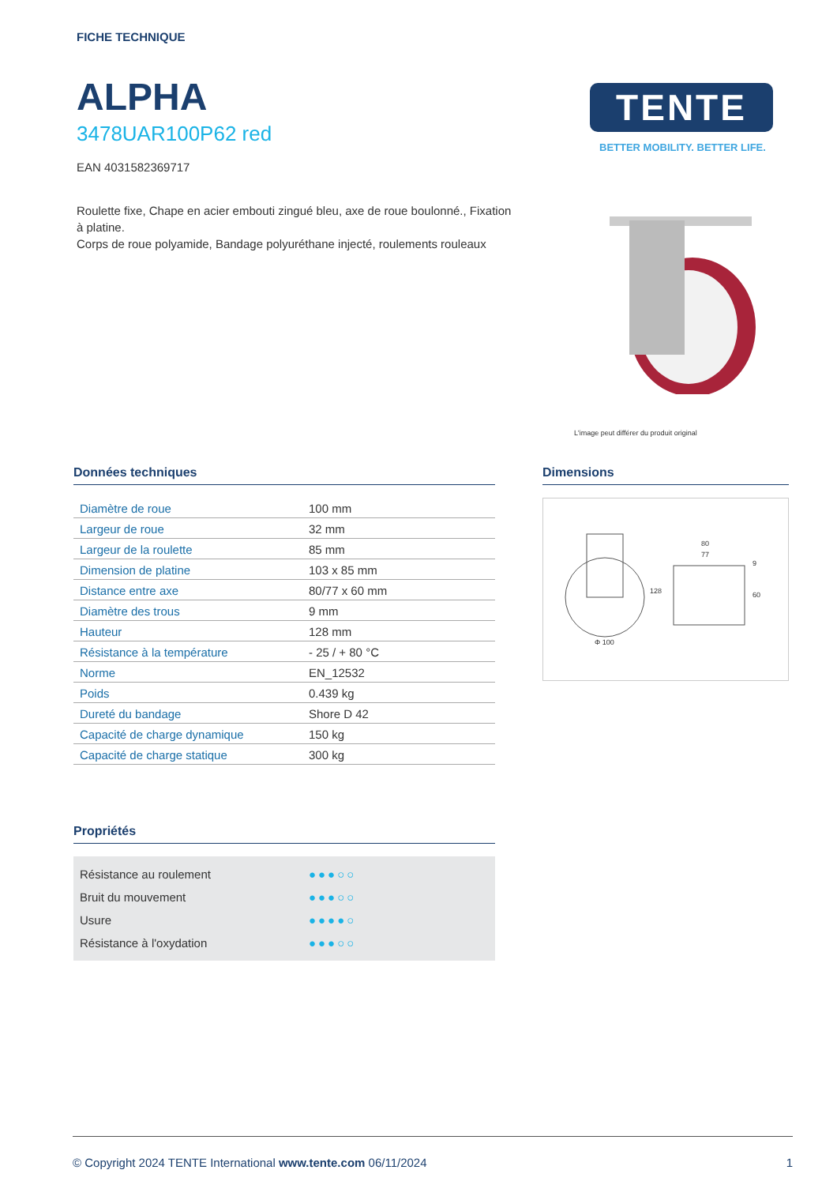FICHE TECHNIQUE
ALPHA
3478UAR100P62 red
EAN 4031582369717
Roulette fixe, Chape en acier embouti zingué bleu, axe de roue boulonné., Fixation à platine.
Corps de roue polyamide, Bandage polyuréthane injecté, roulements rouleaux
TENTE
BETTER MOBILITY. BETTER LIFE.
L'image peut différer du produit original
Données techniques
| Diamètre de roue | 100 mm |
| Largeur de roue | 32 mm |
| Largeur de la roulette | 85 mm |
| Dimension de platine | 103 x 85 mm |
| Distance entre axe | 80/77 x 60 mm |
| Diamètre des trous | 9 mm |
| Hauteur | 128 mm |
| Résistance à la température | - 25 / + 80 °C |
| Norme | EN_12532 |
| Poids | 0.439 kg |
| Dureté du bandage | Shore D 42 |
| Capacité de charge dynamique | 150 kg |
| Capacité de charge statique | 300 kg |
Propriétés
Résistance au roulement ●●●○○
Bruit du mouvement ●●●○○
Usure ●●●●○
Résistance à l'oxydation ●●●○○
Dimensions
Φ 100
80
77
128
60
9
© Copyright 2024 TENTE International www.tente.com 06/11/2024 1